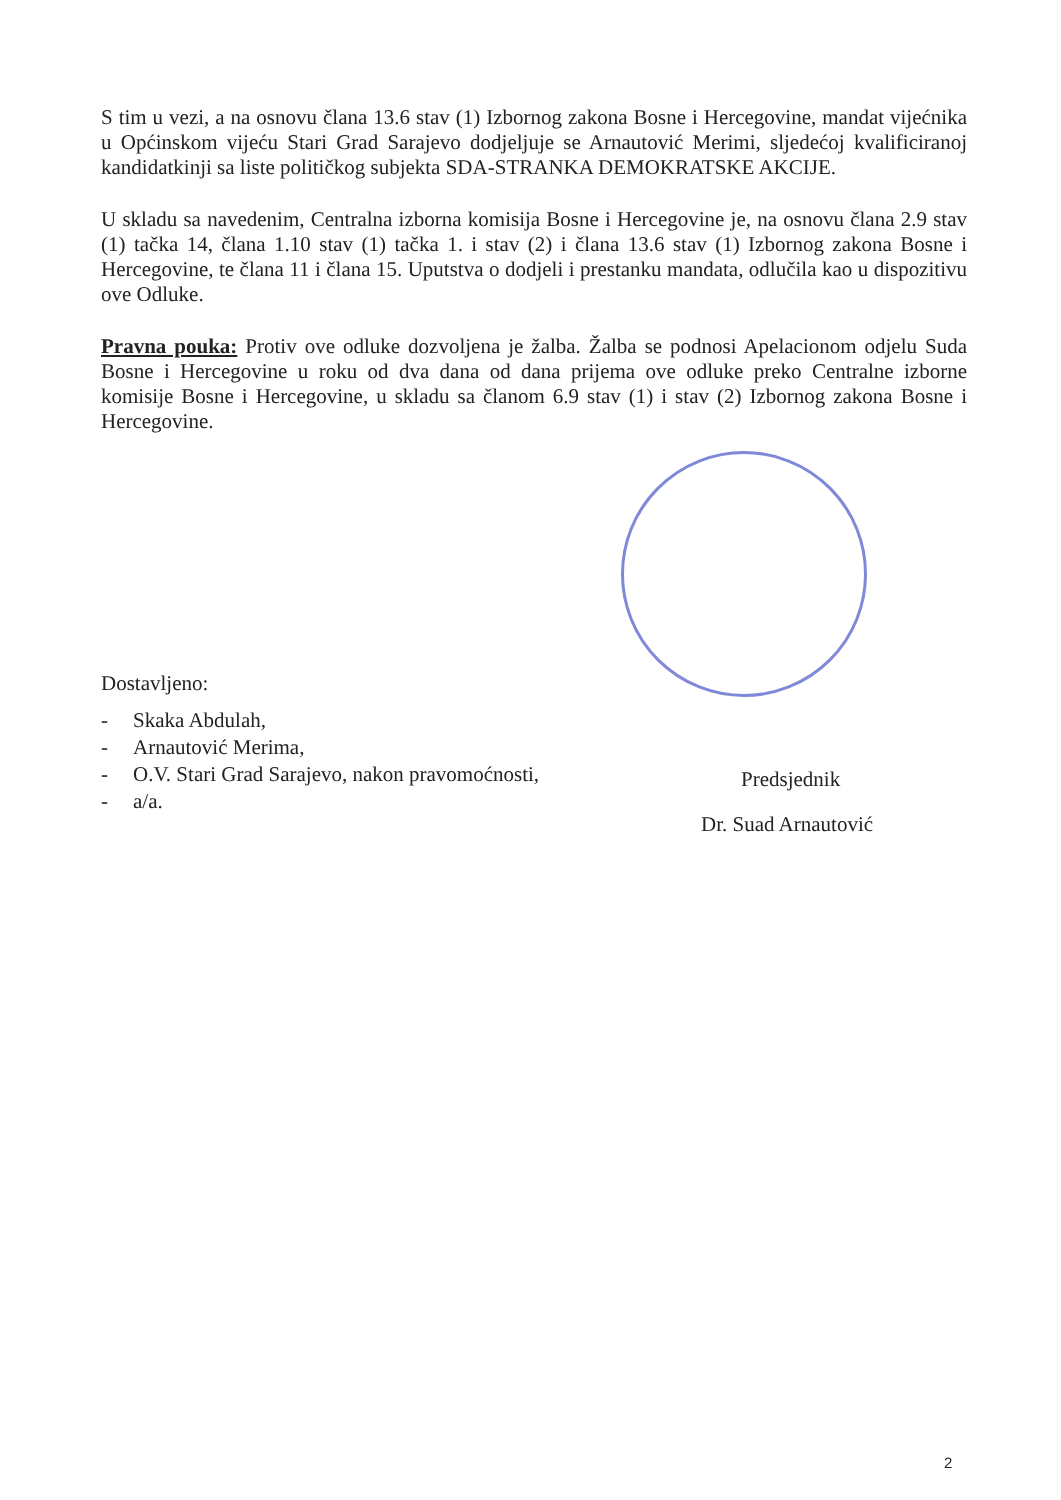S tim u vezi, a na osnovu člana 13.6 stav (1) Izbornog zakona Bosne i Hercegovine, mandat vijećnika u Općinskom vijeću Stari Grad Sarajevo dodjeljuje se Arnautović Merimi, sljedećoj kvalificiranoj kandidatkinji sa liste političkog subjekta SDA-STRANKA DEMOKRATSKE AKCIJE.
U skladu sa navedenim, Centralna izborna komisija Bosne i Hercegovine je, na osnovu člana 2.9 stav (1) tačka 14, člana 1.10 stav (1) tačka 1. i stav (2) i člana 13.6 stav (1) Izbornog zakona Bosne i Hercegovine, te člana 11 i člana 15. Uputstva o dodjeli i prestanku mandata, odlučila kao u dispozitivu ove Odluke.
Pravna pouka: Protiv ove odluke dozvoljena je žalba. Žalba se podnosi Apelacionom odjelu Suda Bosne i Hercegovine u roku od dva dana od dana prijema ove odluke preko Centralne izborne komisije Bosne i Hercegovine, u skladu sa članom 6.9 stav (1) i stav (2) Izbornog zakona Bosne i Hercegovine.
Predsjednik
Dr. Suad Arnautović
Dostavljeno:
- Skaka Abdulah,
- Arnautović Merima,
- O.V. Stari Grad Sarajevo, nakon pravomoćnosti,
- a/a.
2